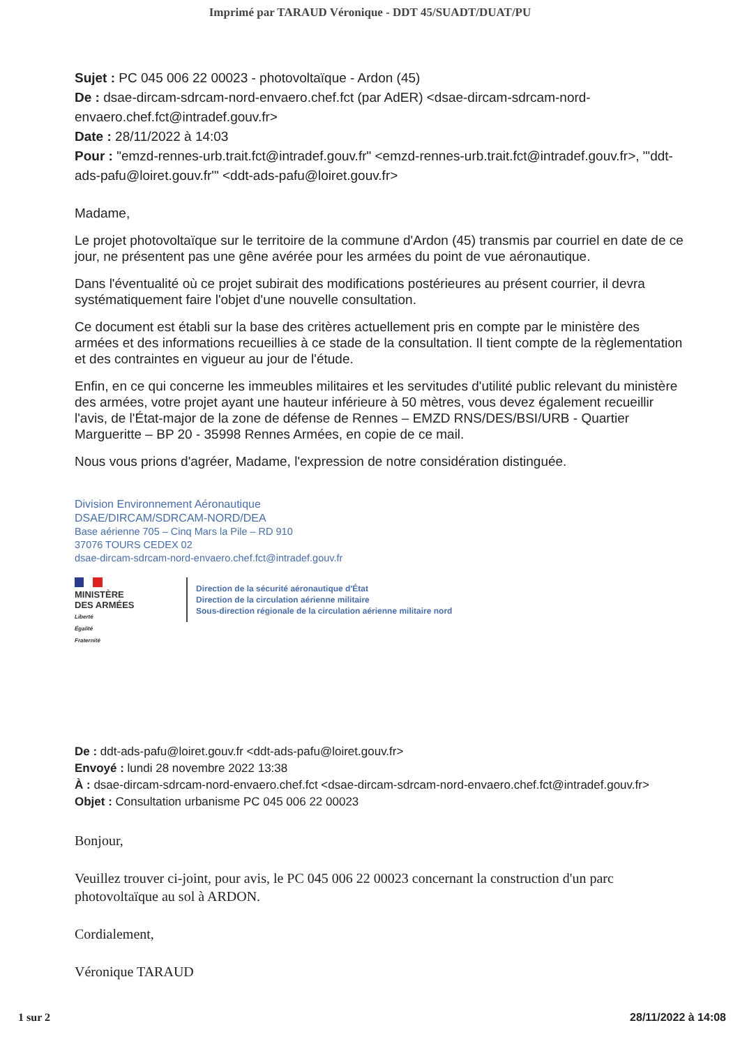Imprimé par TARAUD Véronique - DDT 45/SUADT/DUAT/PU
Sujet : PC 045 006 22 00023 - photovoltaïque - Ardon (45)
De : dsae-dircam-sdrcam-nord-envaero.chef.fct (par AdER) <dsae-dircam-sdrcam-nord-envaero.chef.fct@intradef.gouv.fr>
Date : 28/11/2022 à 14:03
Pour : "emzd-rennes-urb.trait.fct@intradef.gouv.fr" <emzd-rennes-urb.trait.fct@intradef.gouv.fr>, "'ddt-ads-pafu@loiret.gouv.fr'" <ddt-ads-pafu@loiret.gouv.fr>
Madame,
Le projet photovoltaïque sur le territoire de la commune d'Ardon (45) transmis par courriel en date de ce jour, ne présentent pas une gêne avérée pour les armées du point de vue aéronautique.
Dans l'éventualité où ce projet subirait des modifications postérieures au présent courrier, il devra systématiquement faire l'objet d'une nouvelle consultation.
Ce document est établi sur la base des critères actuellement pris en compte par le ministère des armées et des informations recueillies à ce stade de la consultation. Il tient compte de la règlementation et des contraintes en vigueur au jour de l'étude.
Enfin, en ce qui concerne les immeubles militaires et les servitudes d'utilité public relevant du ministère des armées, votre projet ayant une hauteur inférieure à 50 mètres, vous devez également recueillir l'avis, de l'État-major de la zone de défense de Rennes – EMZD RNS/DES/BSI/URB - Quartier Margueritte – BP 20 - 35998 Rennes Armées, en copie de ce mail.
Nous vous prions d'agréer, Madame, l'expression de notre considération distinguée.
Division Environnement Aéronautique
DSAE/DIRCAM/SDRCAM-NORD/DEA
Base aérienne 705 – Cinq Mars la Pile – RD 910
37076 TOURS CEDEX 02
dsae-dircam-sdrcam-nord-envaero.chef.fct@intradef.gouv.fr
MINISTÈRE
DES ARMÉES
Liberté
Égalité
Fraternité
Direction de la sécurité aéronautique d'État
Direction de la circulation aérienne militaire
Sous-direction régionale de la circulation aérienne militaire nord
De : ddt-ads-pafu@loiret.gouv.fr <ddt-ads-pafu@loiret.gouv.fr>
Envoyé : lundi 28 novembre 2022 13:38
À : dsae-dircam-sdrcam-nord-envaero.chef.fct <dsae-dircam-sdrcam-nord-envaero.chef.fct@intradef.gouv.fr>
Objet : Consultation urbanisme PC 045 006 22 00023
Bonjour,
Veuillez trouver ci-joint, pour avis, le PC 045 006 22 00023 concernant la construction d'un parc photovoltaïque au sol à ARDON.
Cordialement,
Véronique TARAUD
1 sur 2 28/11/2022 à 14:08